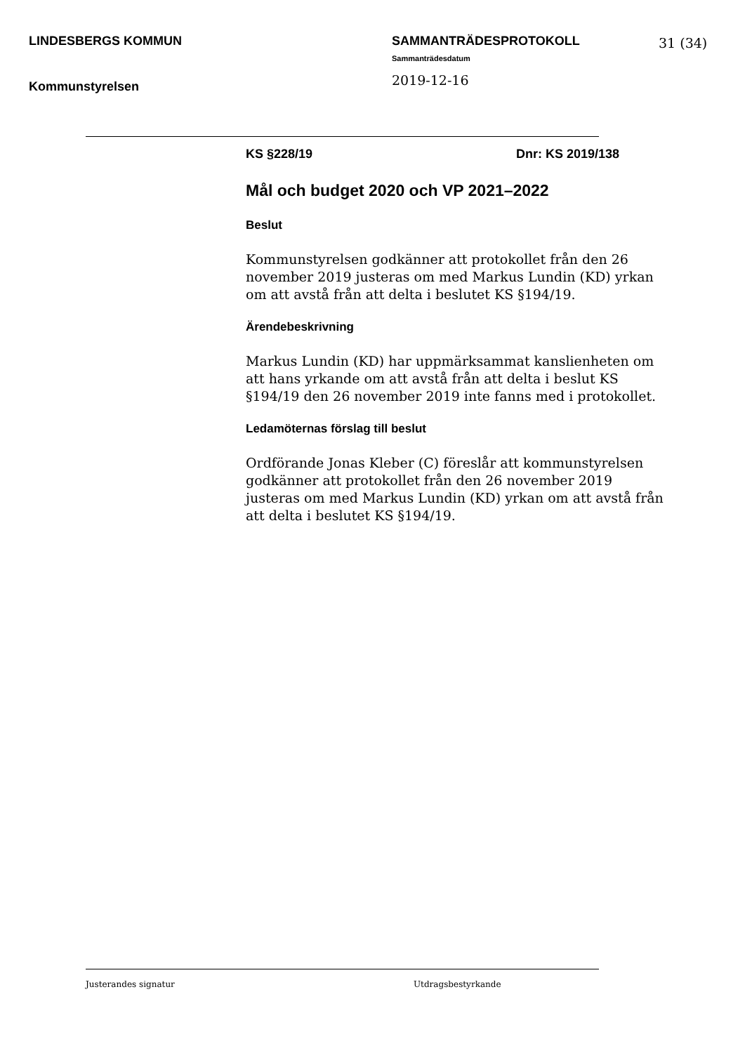LINDESBERGS KOMMUN
Kommunstyrelsen
SAMMANTRÄDESPROTOKOLL
Sammanträdesdatum
2019-12-16
31 (34)
KS §228/19 Dnr: KS 2019/138
Mål och budget 2020 och VP 2021–2022
Beslut
Kommunstyrelsen godkänner att protokollet från den 26 november 2019 justeras om med Markus Lundin (KD) yrkan om att avstå från att delta i beslutet KS §194/19.
Ärendebeskrivning
Markus Lundin (KD) har uppmärksammat kanslienheten om att hans yrkande om att avstå från att delta i beslut KS §194/19 den 26 november 2019 inte fanns med i protokollet.
Ledamöternas förslag till beslut
Ordförande Jonas Kleber (C) föreslår att kommunstyrelsen godkänner att protokollet från den 26 november 2019 justeras om med Markus Lundin (KD) yrkan om att avstå från att delta i beslutet KS §194/19.
Justerandes signatur Utdragsbestyrkande